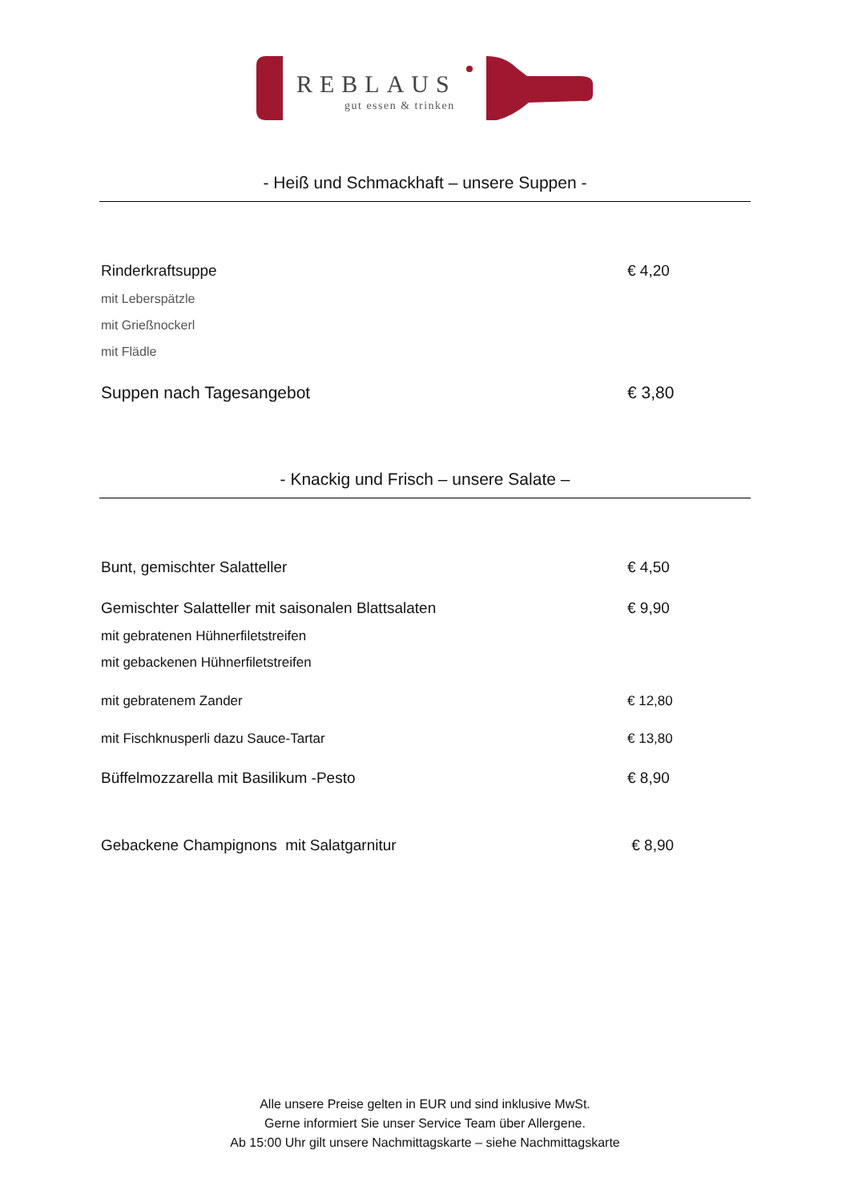REBLAUS
gut essen & trinken
- Heiß und Schmackhaft – unsere Suppen -
Rinderkraftsuppe € 4,20
mit Leberspätzle
mit Grießnockerl
mit Flädle
Suppen nach Tagesangebot € 3,80
- Knackig und Frisch – unsere Salate –
Bunt, gemischter Salatteller € 4,50
Gemischter Salatteller mit saisonalen Blattsalaten € 9,90
mit gebratenen Hühnerfiletstreifen
mit gebackenen Hühnerfiletstreifen
mit gebratenem Zander € 12,80
mit Fischknusperli dazu Sauce-Tartar € 13,80
Büffelmozzarella mit Basilikum -Pesto € 8,90
Gebackene Champignons mit Salatgarnitur € 8,90
Alle unsere Preise gelten in EUR und sind inklusive MwSt.
Gerne informiert Sie unser Service Team über Allergene.
Ab 15:00 Uhr gilt unsere Nachmittagskarte – siehe Nachmittagskarte